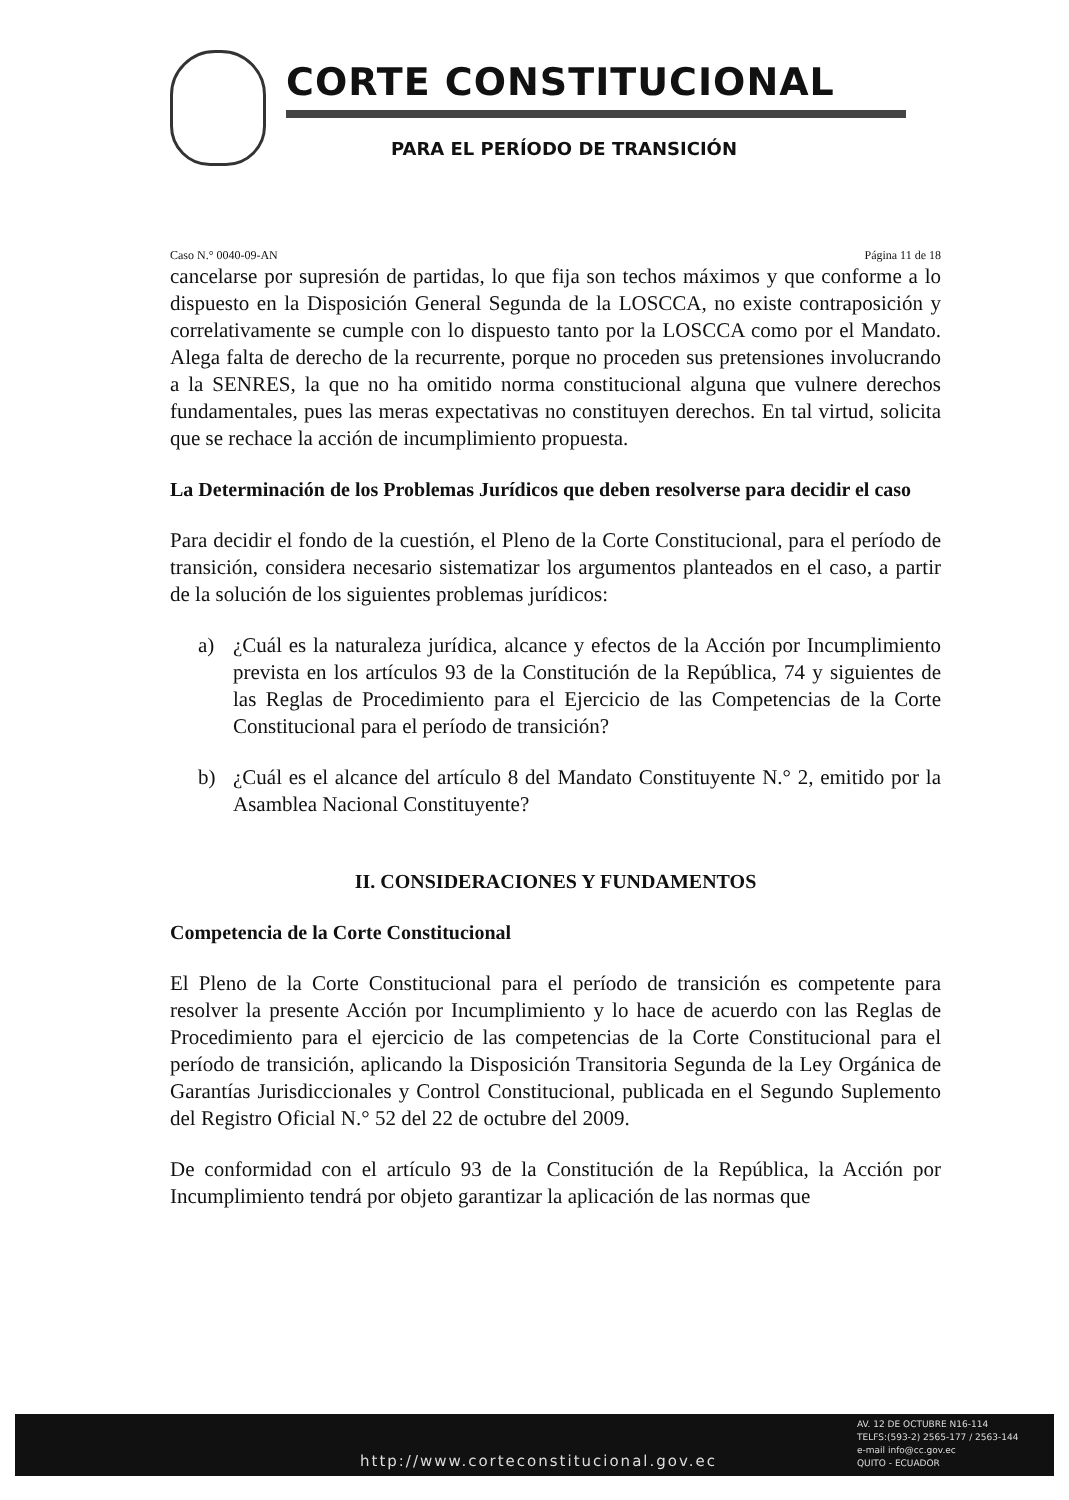CORTE CONSTITUCIONAL
PARA EL PERÍODO DE TRANSICIÓN
Caso N.° 0040-09-AN Página 11 de 18
cancelarse por supresión de partidas, lo que fija son techos máximos y que conforme a lo dispuesto en la Disposición General Segunda de la LOSCCA, no existe contraposición y correlativamente se cumple con lo dispuesto tanto por la LOSCCA como por el Mandato. Alega falta de derecho de la recurrente, porque no proceden sus pretensiones involucrando a la SENRES, la que no ha omitido norma constitucional alguna que vulnere derechos fundamentales, pues las meras expectativas no constituyen derechos. En tal virtud, solicita que se rechace la acción de incumplimiento propuesta.
La Determinación de los Problemas Jurídicos que deben resolverse para decidir el caso
Para decidir el fondo de la cuestión, el Pleno de la Corte Constitucional, para el período de transición, considera necesario sistematizar los argumentos planteados en el caso, a partir de la solución de los siguientes problemas jurídicos:
a) ¿Cuál es la naturaleza jurídica, alcance y efectos de la Acción por Incumplimiento prevista en los artículos 93 de la Constitución de la República, 74 y siguientes de las Reglas de Procedimiento para el Ejercicio de las Competencias de la Corte Constitucional para el período de transición?
b) ¿Cuál es el alcance del artículo 8 del Mandato Constituyente N.° 2, emitido por la Asamblea Nacional Constituyente?
II. CONSIDERACIONES Y FUNDAMENTOS
Competencia de la Corte Constitucional
El Pleno de la Corte Constitucional para el período de transición es competente para resolver la presente Acción por Incumplimiento y lo hace de acuerdo con las Reglas de Procedimiento para el ejercicio de las competencias de la Corte Constitucional para el período de transición, aplicando la Disposición Transitoria Segunda de la Ley Orgánica de Garantías Jurisdiccionales y Control Constitucional, publicada en el Segundo Suplemento del Registro Oficial N.° 52 del 22 de octubre del 2009.
De conformidad con el artículo 93 de la Constitución de la República, la Acción por Incumplimiento tendrá por objeto garantizar la aplicación de las normas que
http://www.corteconstitucional.gov.ec
AV. 12 DE OCTUBRE N16-114
TELFS:(593-2) 2565-177 / 2563-144
e-mail info@cc.gov.ec
QUITO - ECUADOR